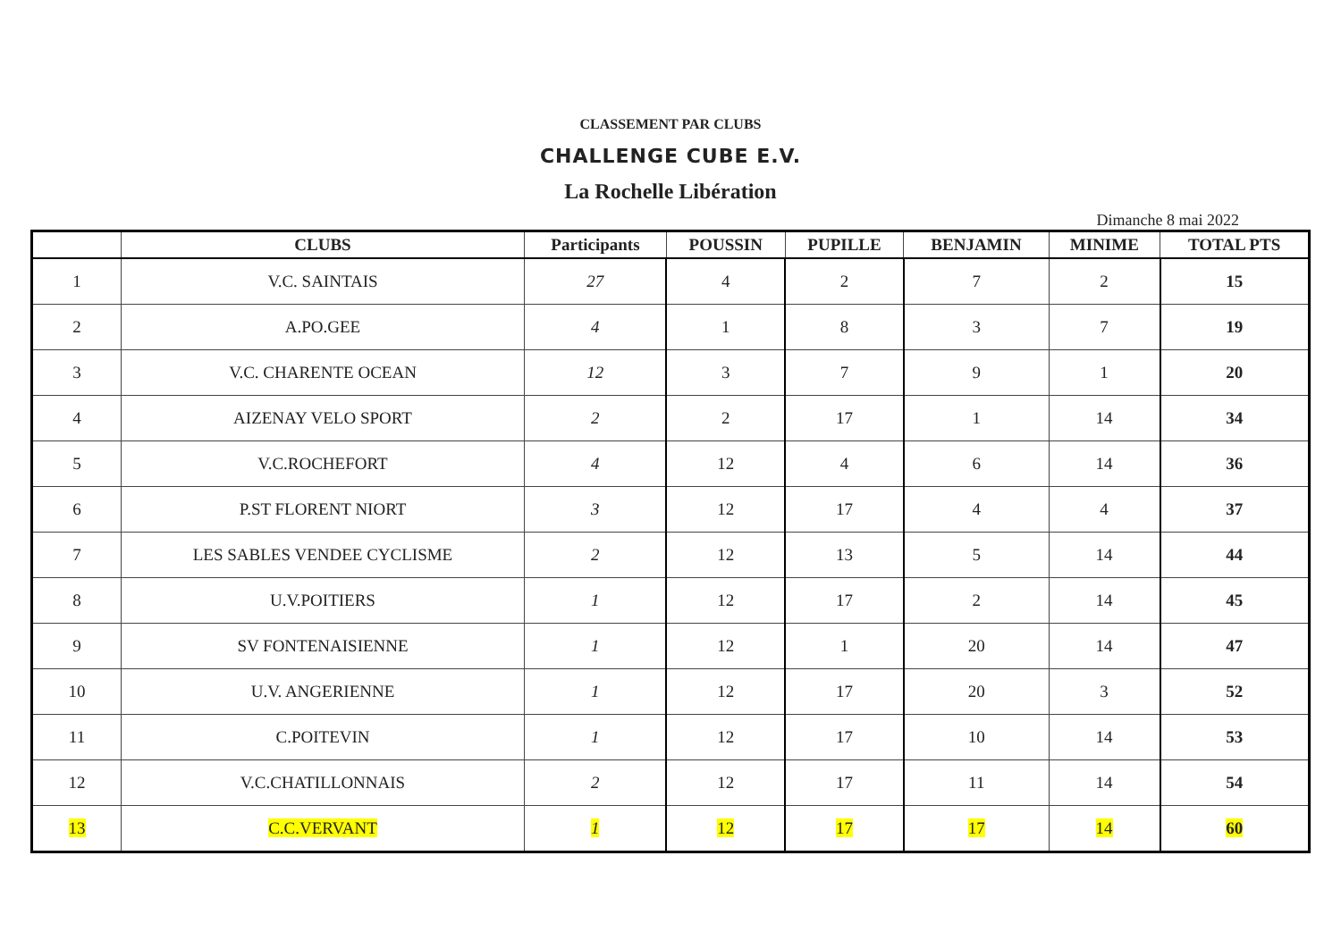CLASSEMENT PAR CLUBS
CHALLENGE CUBE E.V.
La Rochelle Libération
Dimanche 8 mai 2022
| | CLUBS | Participants | POUSSIN | PUPILLE | BENJAMIN | MINIME | TOTAL PTS |
| --- | --- | --- | --- | --- | --- | --- | --- |
| 1 | V.C. SAINTAIS | 27 | 4 | 2 | 7 | 2 | 15 |
| 2 | A.PO.GEE | 4 | 1 | 8 | 3 | 7 | 19 |
| 3 | V.C. CHARENTE OCEAN | 12 | 3 | 7 | 9 | 1 | 20 |
| 4 | AIZENAY VELO SPORT | 2 | 2 | 17 | 1 | 14 | 34 |
| 5 | V.C.ROCHEFORT | 4 | 12 | 4 | 6 | 14 | 36 |
| 6 | P.ST FLORENT NIORT | 3 | 12 | 17 | 4 | 4 | 37 |
| 7 | LES SABLES VENDEE CYCLISME | 2 | 12 | 13 | 5 | 14 | 44 |
| 8 | U.V.POITIERS | 1 | 12 | 17 | 2 | 14 | 45 |
| 9 | SV FONTENAISIENNE | 1 | 12 | 1 | 20 | 14 | 47 |
| 10 | U.V. ANGERIENNE | 1 | 12 | 17 | 20 | 3 | 52 |
| 11 | C.POITEVIN | 1 | 12 | 17 | 10 | 14 | 53 |
| 12 | V.C.CHATILLONNAIS | 2 | 12 | 17 | 11 | 14 | 54 |
| 13 | C.C.VERVANT | 1 | 12 | 17 | 17 | 14 | 60 |